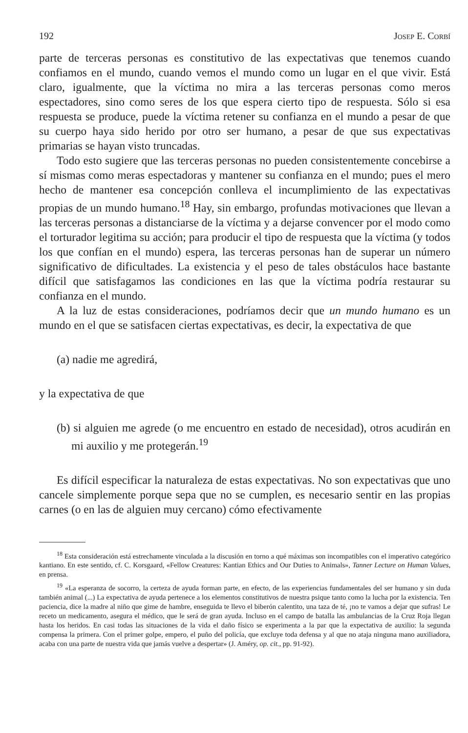192 Josep E. Corbí
parte de terceras personas es constitutivo de las expectativas que tenemos cuando confiamos en el mundo, cuando vemos el mundo como un lugar en el que vivir. Está claro, igualmente, que la víctima no mira a las terceras personas como meros espectadores, sino como seres de los que espera cierto tipo de respuesta. Sólo si esa respuesta se produce, puede la víctima retener su confianza en el mundo a pesar de que su cuerpo haya sido herido por otro ser humano, a pesar de que sus expectativas primarias se hayan visto truncadas.
Todo esto sugiere que las terceras personas no pueden consistentemente concebirse a sí mismas como meras espectadoras y mantener su confianza en el mundo; pues el mero hecho de mantener esa concepción conlleva el incumplimiento de las expectativas propias de un mundo humano.<sup>18</sup> Hay, sin embargo, profundas motivaciones que llevan a las terceras personas a distanciarse de la víctima y a dejarse convencer por el modo como el torturador legitima su acción; para producir el tipo de respuesta que la víctima (y todos los que confían en el mundo) espera, las terceras personas han de superar un número significativo de dificultades. La existencia y el peso de tales obstáculos hace bastante difícil que satisfagamos las condiciones en las que la víctima podría restaurar su confianza en el mundo.
A la luz de estas consideraciones, podríamos decir que un mundo humano es un mundo en el que se satisfacen ciertas expectativas, es decir, la expectativa de que
(a) nadie me agredirá,
y la expectativa de que
(b) si alguien me agrede (o me encuentro en estado de necesidad), otros acudirán en mi auxilio y me protegerán.<sup>19</sup>
Es difícil especificar la naturaleza de estas expectativas. No son expectativas que uno cancele simplemente porque sepa que no se cumplen, es necesario sentir en las propias carnes (o en las de alguien muy cercano) cómo efectivamente
<sup>18</sup> Esta consideración está estrechamente vinculada a la discusión en torno a qué máximas son incompatibles con el imperativo categórico kantiano. En este sentido, cf. C. Korsgaard, «Fellow Creatures: Kantian Ethics and Our Duties to Animals», Tanner Lecture on Human Values, en prensa.
<sup>19</sup> «La esperanza de socorro, la certeza de ayuda forman parte, en efecto, de las experiencias fundamentales del ser humano y sin duda también animal (...) La expectativa de ayuda pertenece a los elementos constitutivos de nuestra psique tanto como la lucha por la existencia. Ten paciencia, dice la madre al niño que gime de hambre, enseguida te llevo el biberón calentito, una taza de té, ¡no te vamos a dejar que sufras! Le receto un medicamento, asegura el médico, que le será de gran ayuda. Incluso en el campo de batalla las ambulancias de la Cruz Roja llegan hasta los heridos. En casi todas las situaciones de la vida el daño físico se experimenta a la par que la expectativa de auxilio: la segunda compensa la primera. Con el primer golpe, empero, el puño del policía, que excluye toda defensa y al que no ataja ninguna mano auxiliadora, acaba con una parte de nuestra vida que jamás vuelve a despertar» (J. Améry, op. cit., pp. 91-92).